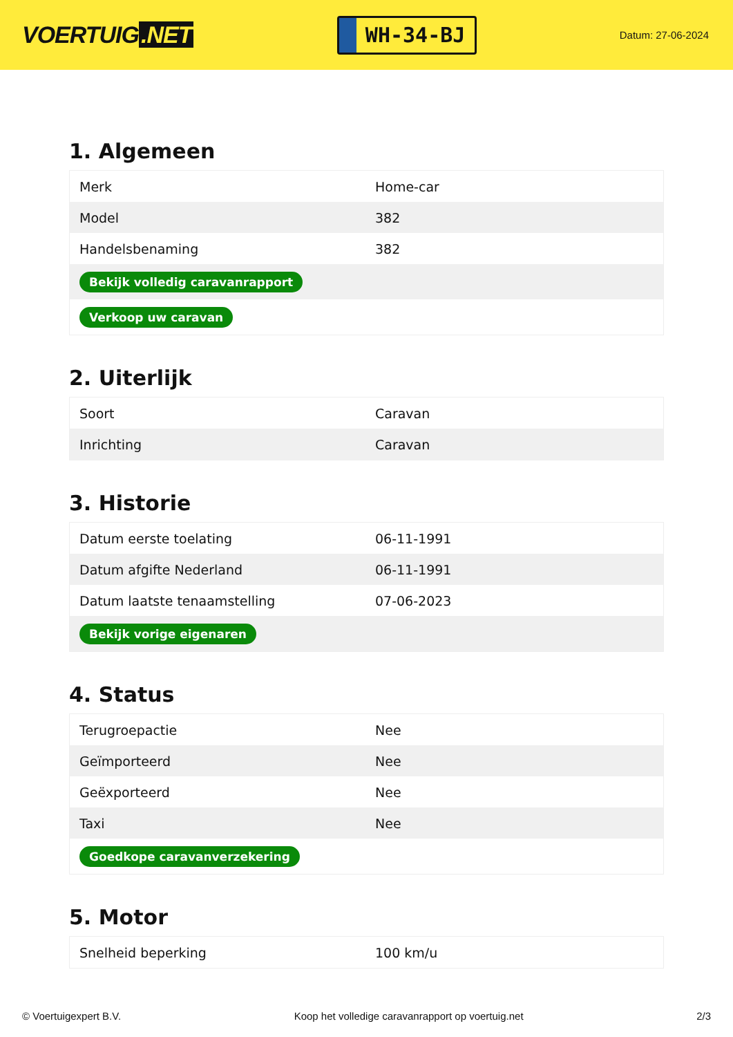VOERTUIG.NET
WH-34-BJ
Datum: 27-06-2024
1. Algemeen
| Merk | Home-car |
| Model | 382 |
| Handelsbenaming | 382 |
| Bekijk volledig caravanrapport | |
| Verkoop uw caravan | |
2. Uiterlijk
| Soort | Caravan |
| Inrichting | Caravan |
3. Historie
| Datum eerste toelating | 06-11-1991 |
| Datum afgifte Nederland | 06-11-1991 |
| Datum laatste tenaamstelling | 07-06-2023 |
| Bekijk vorige eigenaren | |
4. Status
| Terugroepactie | Nee |
| Geïmporteerd | Nee |
| Geëxporteerd | Nee |
| Taxi | Nee |
| Goedkope caravanverzekering | |
5. Motor
| Snelheid beperking | 100 km/u |
© Voertuigexpert B.V. Koop het volledige caravanrapport op voertuig.net 2/3